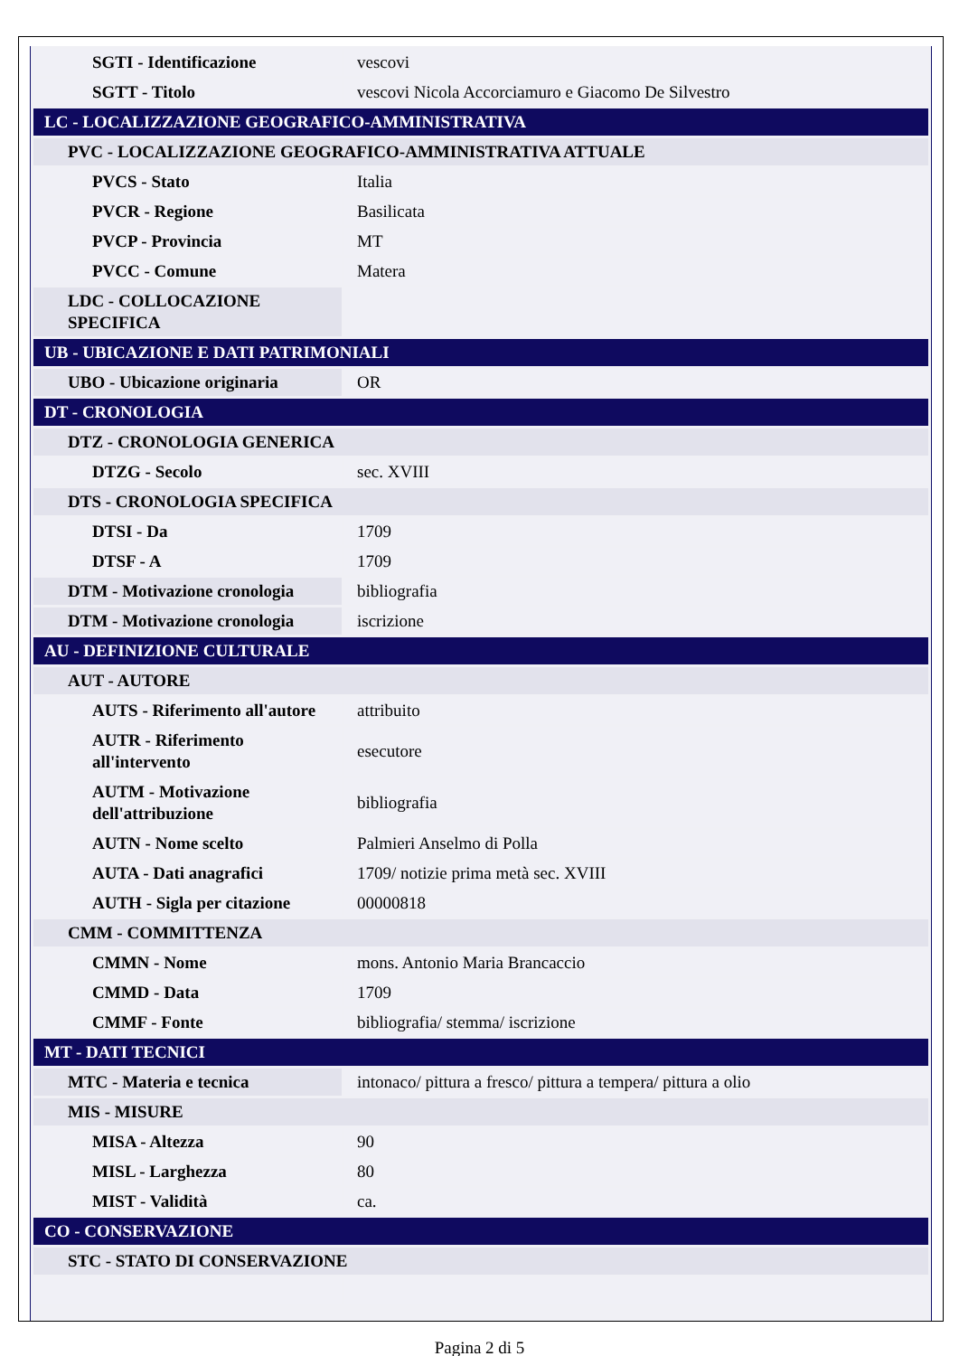| SGTI - Identificazione | vescovi |
| SGTT - Titolo | vescovi Nicola Accorciamuro e Giacomo De Silvestro |
| LC - LOCALIZZAZIONE GEOGRAFICO-AMMINISTRATIVA | |
| PVC - LOCALIZZAZIONE GEOGRAFICO-AMMINISTRATIVA ATTUALE | |
| PVCS - Stato | Italia |
| PVCR - Regione | Basilicata |
| PVCP - Provincia | MT |
| PVCC - Comune | Matera |
| LDC - COLLOCAZIONE SPECIFICA | |
| UB - UBICAZIONE E DATI PATRIMONIALI | |
| UBO - Ubicazione originaria | OR |
| DT - CRONOLOGIA | |
| DTZ - CRONOLOGIA GENERICA | |
| DTZG - Secolo | sec. XVIII |
| DTS - CRONOLOGIA SPECIFICA | |
| DTSI - Da | 1709 |
| DTSF - A | 1709 |
| DTM - Motivazione cronologia | bibliografia |
| DTM - Motivazione cronologia | iscrizione |
| AU - DEFINIZIONE CULTURALE | |
| AUT - AUTORE | |
| AUTS - Riferimento all'autore | attribuito |
| AUTR - Riferimento all'intervento | esecutore |
| AUTM - Motivazione dell'attribuzione | bibliografia |
| AUTN - Nome scelto | Palmieri Anselmo di Polla |
| AUTA - Dati anagrafici | 1709/ notizie prima metà sec. XVIII |
| AUTH - Sigla per citazione | 00000818 |
| CMM - COMMITTENZA | |
| CMMN - Nome | mons. Antonio Maria Brancaccio |
| CMMD - Data | 1709 |
| CMMF - Fonte | bibliografia/ stemma/ iscrizione |
| MT - DATI TECNICI | |
| MTC - Materia e tecnica | intonaco/ pittura a fresco/ pittura a tempera/ pittura a olio |
| MIS - MISURE | |
| MISA - Altezza | 90 |
| MISL - Larghezza | 80 |
| MIST - Validità | ca. |
| CO - CONSERVAZIONE | |
| STC - STATO DI CONSERVAZIONE | |
Pagina 2 di 5